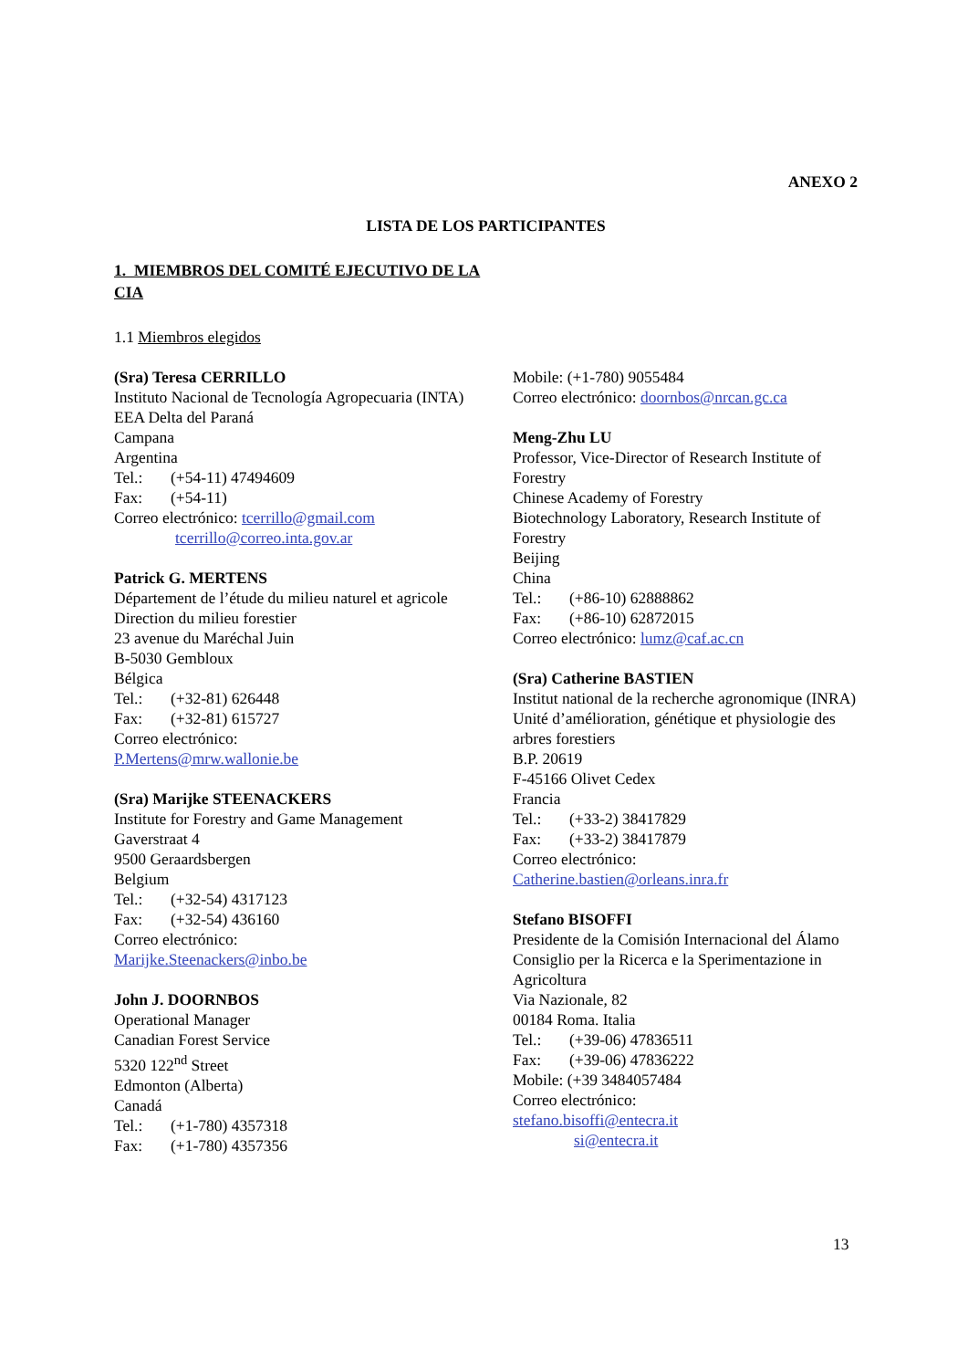ANEXO 2
LISTA DE LOS PARTICIPANTES
1. MIEMBROS DEL COMITÉ EJECUTIVO DE LA CIA
1.1 Miembros elegidos
(Sra) Teresa CERRILLO
Instituto Nacional de Tecnología Agropecuaria (INTA)
EEA Delta del Paraná
Campana
Argentina
Tel.: (+54-11) 47494609
Fax: (+54-11)
Correo electrónico: tcerrillo@gmail.com
tcerrillo@correo.inta.gov.ar
Patrick G. MERTENS
Département de l’étude du milieu naturel et agricole
Direction du milieu forestier
23 avenue du Maréchal Juin
B-5030 Gembloux
Bélgica
Tel.: (+32-81) 626448
Fax: (+32-81) 615727
Correo electrónico:
P.Mertens@mrw.wallonie.be
(Sra) Marijke STEENACKERS
Institute for Forestry and Game Management
Gaverstraat 4
9500 Geraardsbergen
Belgium
Tel.: (+32-54) 4317123
Fax: (+32-54) 436160
Correo electrónico:
Marijke.Steenackers@inbo.be
John J. DOORNBOS
Operational Manager
Canadian Forest Service
5320 122<sup>nd</sup> Street
Edmonton (Alberta)
Canadá
Tel.: (+1-780) 4357318
Fax: (+1-780) 4357356
Mobile: (+1-780) 9055484
Correo electrónico: doornbos@nrcan.gc.ca
Meng-Zhu LU
Professor, Vice-Director of Research Institute of Forestry
Chinese Academy of Forestry
Biotechnology Laboratory, Research Institute of Forestry
Beijing
China
Tel.: (+86-10) 62888862
Fax: (+86-10) 62872015
Correo electrónico: lumz@caf.ac.cn
(Sra) Catherine BASTIEN
Institut national de la recherche agronomique (INRA)
Unité d’amélioration, génétique et physiologie des arbres forestiers
B.P. 20619
F-45166 Olivet Cedex
Francia
Tel.: (+33-2) 38417829
Fax: (+33-2) 38417879
Correo electrónico:
Catherine.bastien@orleans.inra.fr
Stefano BISOFFI
Presidente de la Comisión Internacional del Álamo
Consiglio per la Ricerca e la Sperimentazione in Agricoltura
Via Nazionale, 82
00184 Roma. Italia
Tel.: (+39-06) 47836511
Fax: (+39-06) 47836222
Mobile: (+39 3484057484
Correo electrónico:
stefano.bisoffi@entecra.it
si@entecra.it
13